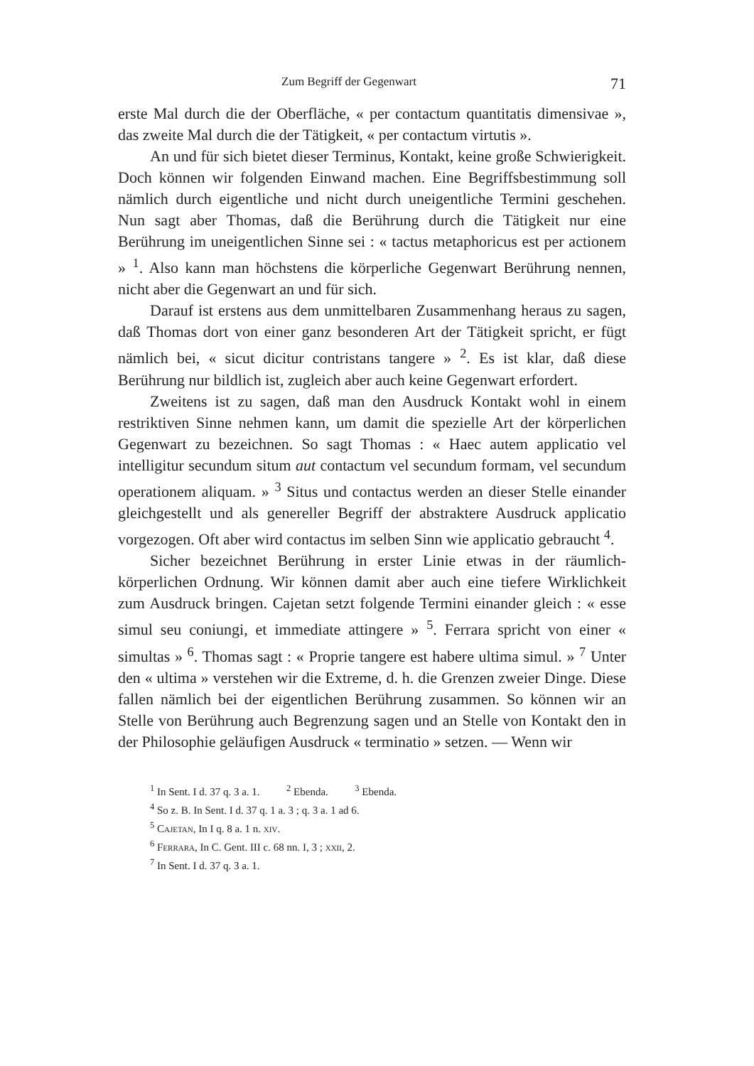Zum Begriff der Gegenwart 71
erste Mal durch die der Oberfläche, « per contactum quantitatis dimensivae », das zweite Mal durch die der Tätigkeit, « per contactum virtutis ».
An und für sich bietet dieser Terminus, Kontakt, keine große Schwierigkeit. Doch können wir folgenden Einwand machen. Eine Begriffsbestimmung soll nämlich durch eigentliche und nicht durch uneigentliche Termini geschehen. Nun sagt aber Thomas, daß die Berührung durch die Tätigkeit nur eine Berührung im uneigentlichen Sinne sei : « tactus metaphoricus est per actionem » <sup>1</sup>. Also kann man höchstens die körperliche Gegenwart Berührung nennen, nicht aber die Gegenwart an und für sich.
Darauf ist erstens aus dem unmittelbaren Zusammenhang heraus zu sagen, daß Thomas dort von einer ganz besonderen Art der Tätigkeit spricht, er fügt nämlich bei, « sicut dicitur contristans tangere » <sup>2</sup>. Es ist klar, daß diese Berührung nur bildlich ist, zugleich aber auch keine Gegenwart erfordert.
Zweitens ist zu sagen, daß man den Ausdruck Kontakt wohl in einem restriktiven Sinne nehmen kann, um damit die spezielle Art der körperlichen Gegenwart zu bezeichnen. So sagt Thomas : « Haec autem applicatio vel intelligitur secundum situm aut contactum vel secundum formam, vel secundum operationem aliquam. » <sup>3</sup> Situs und contactus werden an dieser Stelle einander gleichgestellt und als genereller Begriff der abstraktere Ausdruck applicatio vorgezogen. Oft aber wird contactus im selben Sinn wie applicatio gebraucht <sup>4</sup>.
Sicher bezeichnet Berührung in erster Linie etwas in der räumlich-körperlichen Ordnung. Wir können damit aber auch eine tiefere Wirklichkeit zum Ausdruck bringen. Cajetan setzt folgende Termini einander gleich : « esse simul seu coniungi, et immediate attingere » <sup>5</sup>. Ferrara spricht von einer « simultas » <sup>6</sup>. Thomas sagt : « Proprie tangere est habere ultima simul. » <sup>7</sup> Unter den « ultima » verstehen wir die Extreme, d. h. die Grenzen zweier Dinge. Diese fallen nämlich bei der eigentlichen Berührung zusammen. So können wir an Stelle von Berührung auch Begrenzung sagen und an Stelle von Kontakt den in der Philosophie geläufigen Ausdruck « terminatio » setzen. — Wenn wir
<sup>1</sup> In Sent. I d. 37 q. 3 a. 1. <sup>2</sup> Ebenda. <sup>3</sup> Ebenda.
<sup>4</sup> So z. B. In Sent. I d. 37 q. 1 a. 3 ; q. 3 a. 1 ad 6.
<sup>5</sup> Cajetan, In I q. 8 a. 1 n. xiv.
<sup>6</sup> Ferrara, In C. Gent. III c. 68 nn. I, 3 ; xxii, 2.
<sup>7</sup> In Sent. I d. 37 q. 3 a. 1.